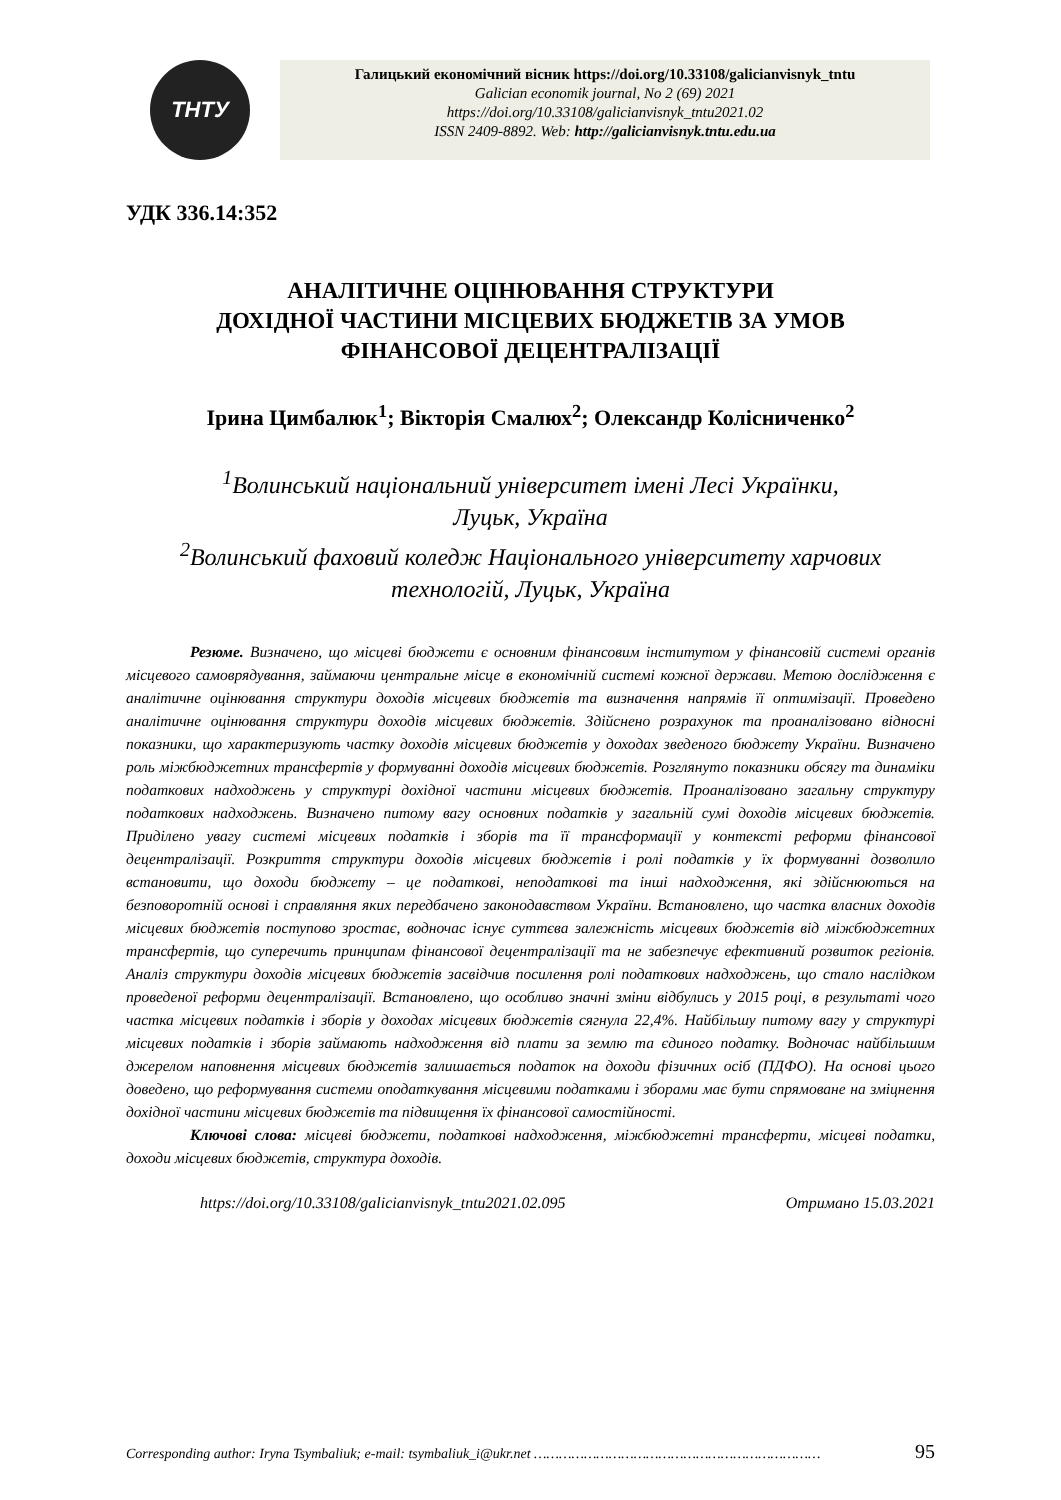ТНТУ
Галицький економічний вісник https://doi.org/10.33108/galicianvisnyk_tntu
Galician economik journal, No 2 (69) 2021
https://doi.org/10.33108/galicianvisnyk_tntu2021.02
ISSN 2409-8892. Web: http://galicianvisnyk.tntu.edu.ua
УДК 336.14:352
АНАЛІТИЧНЕ ОЦІНЮВАННЯ СТРУКТУРИ
ДОХІДНОЇ ЧАСТИНИ МІСЦЕВИХ БЮДЖЕТІВ ЗА УМОВ
ФІНАНСОВОЇ ДЕЦЕНТРАЛІЗАЦІЇ
Ірина Цимбалюк<sup>1</sup>; Вікторія Смалюх<sup>2</sup>; Олександр Колісниченко<sup>2</sup>
<sup>1</sup> Волинський національний університет імені Лесі Українки,
Луцьк, Україна
<sup>2</sup> Волинський фаховий коледж Національного університету харчових
технологій, Луцьк, Україна
Резюме. Визначено, що місцеві бюджети є основним фінансовим інститутом у фінансовій системі органів місцевого самоврядування, займаючи центральне місце в економічній системі кожної держави. Метою дослідження є аналітичне оцінювання структури доходів місцевих бюджетів та визначення напрямів її оптимізації. Проведено аналітичне оцінювання структури доходів місцевих бюджетів. Здійснено розрахунок та проаналізовано відносні показники, що характеризують частку доходів місцевих бюджетів у доходах зведеного бюджету України. Визначено роль міжбюджетних трансфертів у формуванні доходів місцевих бюджетів. Розглянуто показники обсягу та динаміки податкових надходжень у структурі дохідної частини місцевих бюджетів. Проаналізовано загальну структуру податкових надходжень. Визначено питому вагу основних податків у загальній сумі доходів місцевих бюджетів. Приділено увагу системі місцевих податків і зборів та її трансформації у контексті реформи фінансової децентралізації. Розкриття структури доходів місцевих бюджетів і ролі податків у їх формуванні дозволило встановити, що доходи бюджету – це податкові, неподаткові та інші надходження, які здійснюються на безповоротній основі і справляння яких передбачено законодавством України. Встановлено, що частка власних доходів місцевих бюджетів поступово зростає, водночас існує суттєва залежність місцевих бюджетів від міжбюджетних трансфертів, що суперечить принципам фінансової децентралізації та не забезпечує ефективний розвиток регіонів. Аналіз структури доходів місцевих бюджетів засвідчив посилення ролі податкових надходжень, що стало наслідком проведеної реформи децентралізації. Встановлено, що особливо значні зміни відбулись у 2015 році, в результаті чого частка місцевих податків і зборів у доходах місцевих бюджетів сягнула 22,4%. Найбільшу питому вагу у структурі місцевих податків і зборів займають надходження від плати за землю та єдиного податку. Водночас найбільшим джерелом наповнення місцевих бюджетів залишається податок на доходи фізичних осіб (ПДФО). На основі цього доведено, що реформування системи оподаткування місцевими податками і зборами має бути спрямоване на зміцнення дохідної частини місцевих бюджетів та підвищення їх фінансової самостійності.
Ключові слова: місцеві бюджети, податкові надходження, міжбюджетні трансферти, місцеві податки, доходи місцевих бюджетів, структура доходів.
https://doi.org/10.33108/galicianvisnyk_tntu2021.02.095 Отримано 15.03.2021
Corresponding author: Iryna Tsymbaliuk; e-mail: tsymbaliuk_i@ukr.net …………………………………………………………… 95